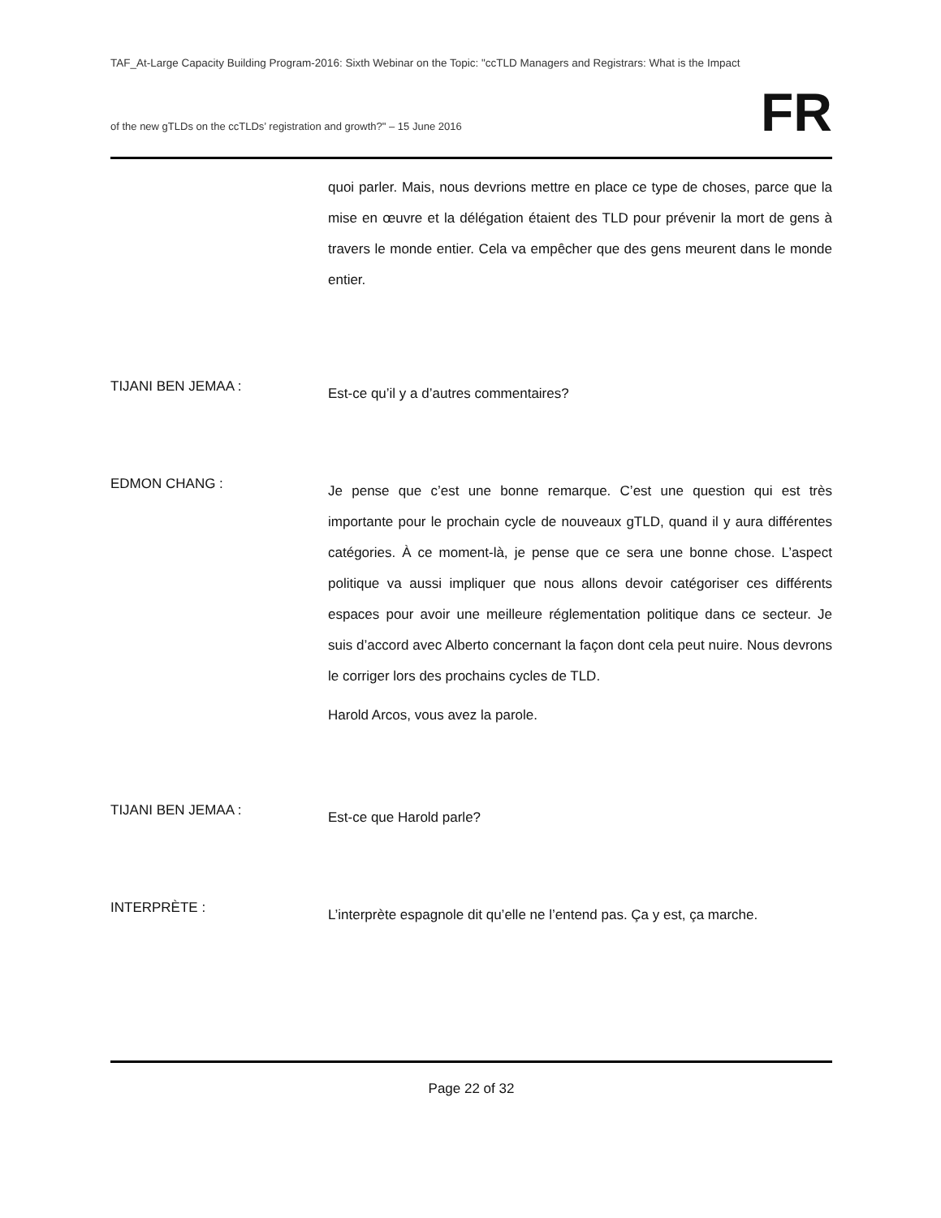TAF_At-Large Capacity Building Program-2016: Sixth Webinar on the Topic: "ccTLD Managers and Registrars: What is the Impact
of the new gTLDs on the ccTLDs’ registration and growth?" – 15 June 2016
FR
quoi parler. Mais, nous devrions mettre en place ce type de choses, parce que la mise en œuvre et la délégation étaient des TLD pour prévenir la mort de gens à travers le monde entier. Cela va empêcher que des gens meurent dans le monde entier.
TIJANI BEN JEMAA :
Est-ce qu’il y a d’autres commentaires?
EDMON CHANG :
Je pense que c’est une bonne remarque. C’est une question qui est très importante pour le prochain cycle de nouveaux gTLD, quand il y aura différentes catégories. À ce moment-là, je pense que ce sera une bonne chose. L’aspect politique va aussi impliquer que nous allons devoir catégoriser ces différents espaces pour avoir une meilleure réglementation politique dans ce secteur. Je suis d’accord avec Alberto concernant la façon dont cela peut nuire. Nous devrons le corriger lors des prochains cycles de TLD.
Harold Arcos, vous avez la parole.
TIJANI BEN JEMAA :
Est-ce que Harold parle?
INTERPRÈTE :
L’interprète espagnole dit qu’elle ne l’entend pas. Ça y est, ça marche.
Page 22 of 32